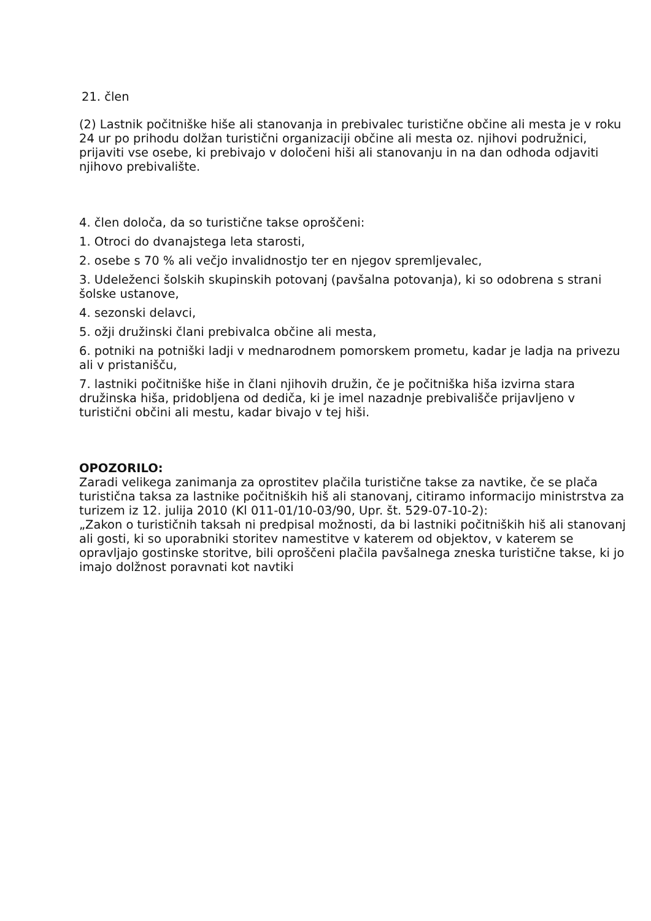21. člen
(2) Lastnik počitniške hiše ali stanovanja in prebivalec turistične občine ali mesta je v roku 24 ur po prihodu dolžan turistični organizaciji občine ali mesta oz. njihovi podružnici, prijaviti vse osebe, ki prebivajo v določeni hiši ali stanovanju in na dan odhoda odjaviti njihovo prebivalište.
4. člen določa, da so turistične takse oproščeni:
1. Otroci do dvanajstega leta starosti,
2. osebe s 70 % ali večjo invalidnostjo ter en njegov spremljevalec,
3. Udeleženci šolskih skupinskih potovanj (pavšalna potovanja), ki so odobrena s strani šolske ustanove,
4. sezonski delavci,
5. ožji družinski člani prebivalca občine ali mesta,
6. potniki na potniški ladji v mednarodnem pomorskem prometu, kadar je ladja na privezu ali v pristanišču,
7. lastniki počitniške hiše in člani njihovih družin, če je počitniška hiša izvirna stara družinska hiša, pridobljena od dediča, ki je imel nazadnje prebivališče prijavljeno v turistični občini ali mestu, kadar bivajo v tej hiši.
OPOZORILO:
Zaradi velikega zanimanja za oprostitev plačila turistične takse za navtike, če se plača turistična taksa za lastnike počitniških hiš ali stanovanj, citiramo informacijo ministrstva za turizem iz 12. julija 2010 (Kl 011-01/10-03/90, Upr. št. 529-07-10-2):
„Zakon o turističnih taksah ni predpisal možnosti, da bi lastniki počitniških hiš ali stanovanj ali gosti, ki so uporabniki storitev namestitve v katerem od objektov, v katerem se opravljajo gostinske storitve, bili oproščeni plačila pavšalnega zneska turistične takse, ki jo imajo dolžnost poravnati kot navtiki